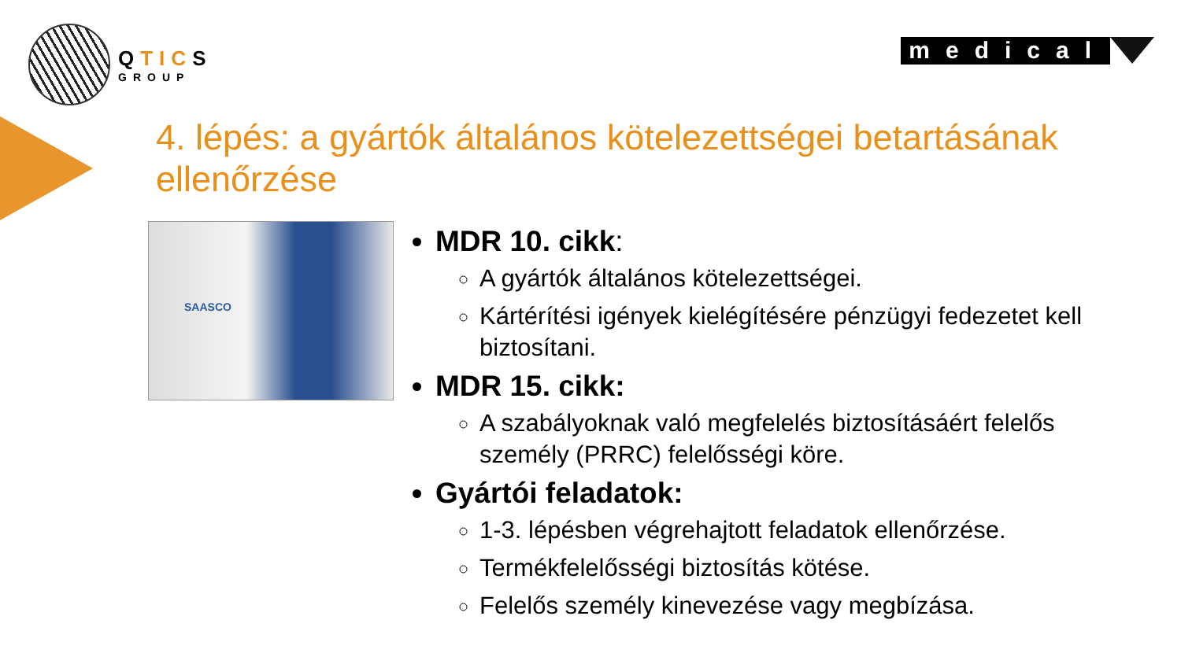QTICS
GROUP
medical
4. lépés: a gyártók általános kötelezettségei betartásának ellenőrzése
SAASCO
MDR 10. cikk:
A gyártók általános kötelezettségei.
Kártérítési igények kielégítésére pénzügyi fedezetet kell biztosítani.
MDR 15. cikk:
A szabályoknak való megfelelés biztosításáért felelős személy (PRRC) felelősségi köre.
Gyártói feladatok:
1-3. lépésben végrehajtott feladatok ellenőrzése.
Termékfelelősségi biztosítás kötése.
Felelős személy kinevezése vagy megbízása.